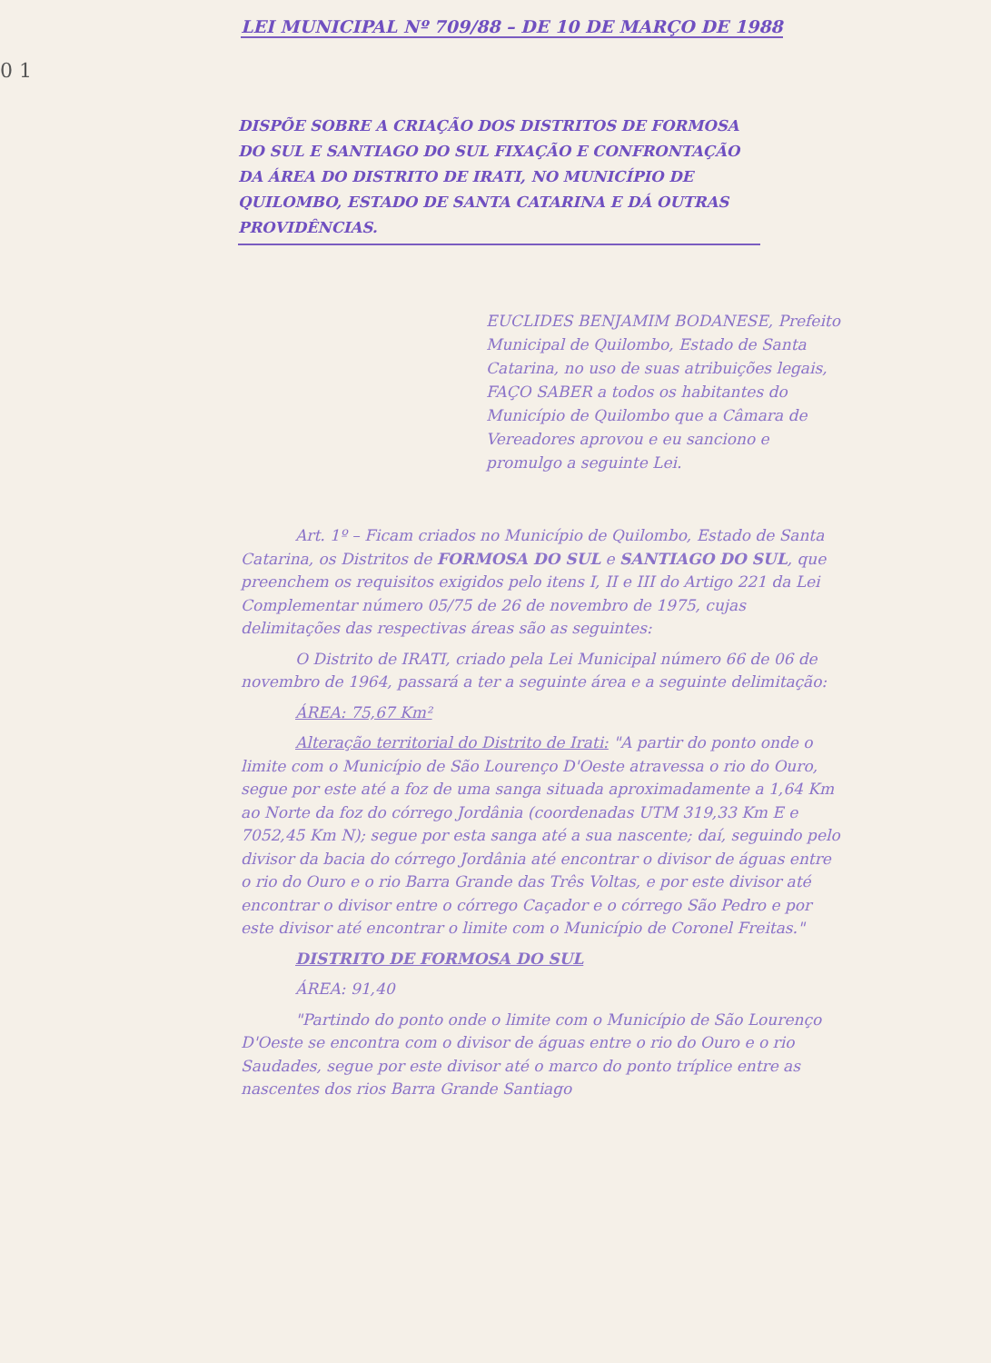0 1
LEI MUNICIPAL Nº 709/88 – DE 10 DE MARÇO DE 1988
DISPÕE SOBRE A CRIAÇÃO DOS DISTRITOS DE FORMOSA DO SUL E SANTIAGO DO SUL FIXAÇÃO E CONFRONTAÇÃO DA ÁREA DO DISTRITO DE IRATI, NO MUNICÍPIO DE QUILOMBO, ESTADO DE SANTA CATARINA E DÁ OUTRAS PROVIDÊNCIAS.
EUCLIDES BENJAMIM BODANESE, Prefeito Municipal de Quilombo, Estado de Santa Catarina, no uso de suas atribuições legais,
FAÇO SABER a todos os habitantes do Município de Quilombo que a Câmara de Vereadores aprovou e eu sanciono e promulgo a seguinte Lei.
Art. 1º – Ficam criados no Município de Quilombo, Estado de Santa Catarina, os Distritos de FORMOSA DO SUL e SANTIAGO DO SUL, que preenchem os requisitos exigidos pelo itens I, II e III do Artigo 221 da Lei Complementar número 05/75 de 26 de novembro de 1975, cujas delimitações das respectivas áreas são as seguintes:
O Distrito de IRATI, criado pela Lei Municipal número 66 de 06 de novembro de 1964, passará a ter a seguinte área e a seguinte delimitação:
ÁREA: 75,67 Km²
Alteração territorial do Distrito de Irati: "A partir do ponto onde o limite com o Município de São Lourenço D'Oeste atravessa o rio do Ouro, segue por este até a foz de uma sanga situada aproximadamente a 1,64 Km ao Norte da foz do córrego Jordânia (coordenadas UTM 319,33 Km E e 7052,45 Km N); segue por esta sanga até a sua nascente; daí, seguindo pelo divisor da bacia do córrego Jordânia até encontrar o divisor de águas entre o rio do Ouro e o rio Barra Grande das Três Voltas, e por este divisor até encontrar o divisor entre o córrego Caçador e o córrego São Pedro e por este divisor até encontrar o limite com o Município de Coronel Freitas."
DISTRITO DE FORMOSA DO SUL
ÁREA: 91,40
"Partindo do ponto onde o limite com o Município de São Lourenço D'Oeste se encontra com o divisor de águas entre o rio do Ouro e o rio Saudades, segue por este divisor até o marco do ponto tríplice entre as nascentes dos rios Barra Grande Santiago